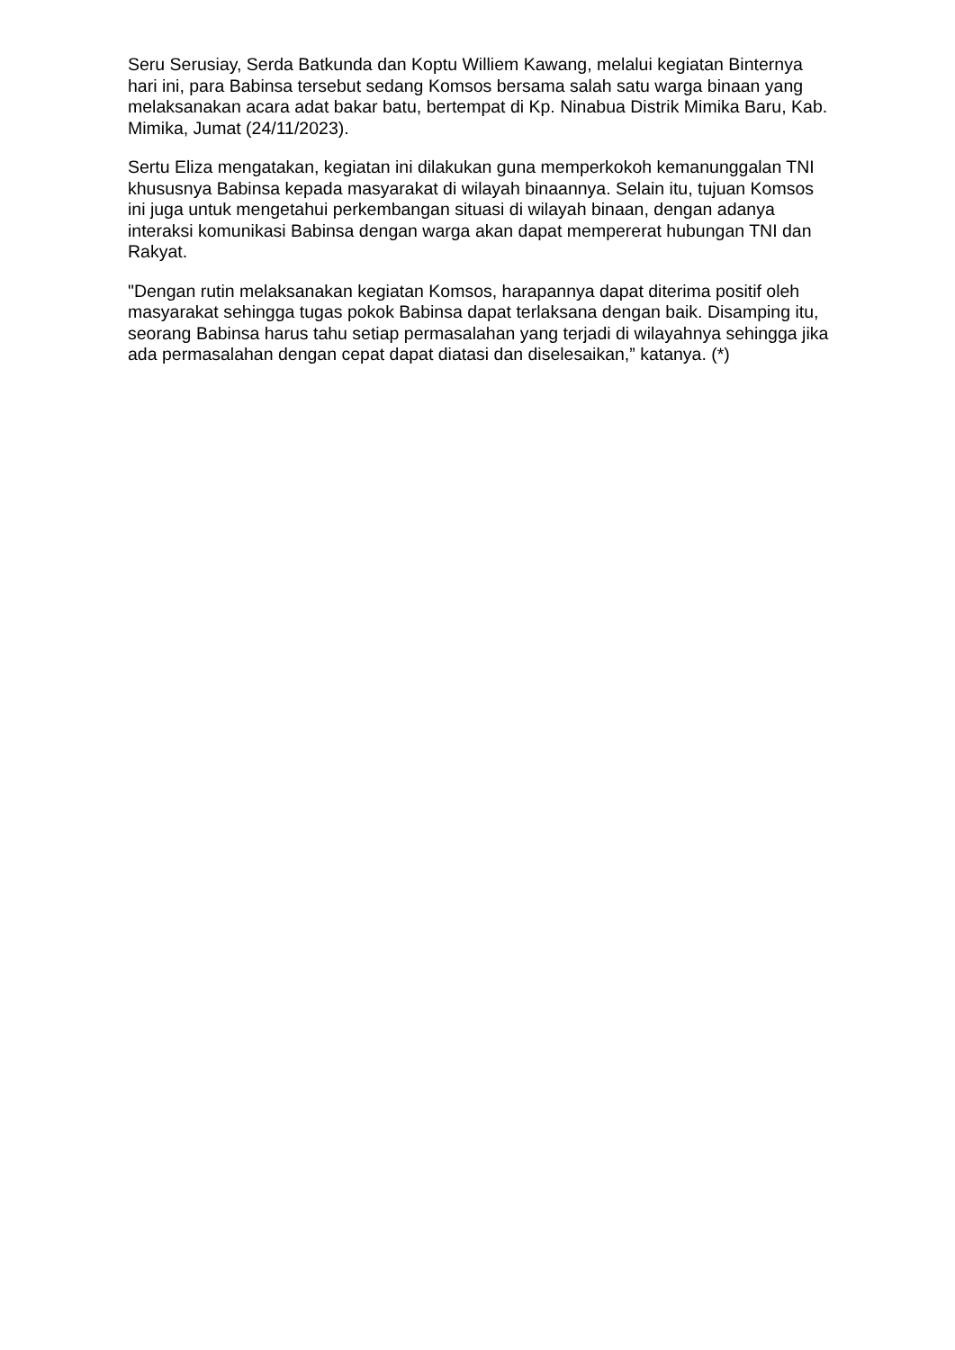Seru Serusiay, Serda Batkunda dan Koptu Williem Kawang, melalui kegiatan Binternya hari ini, para Babinsa tersebut sedang Komsos bersama salah satu warga binaan yang melaksanakan acara adat bakar batu, bertempat di Kp. Ninabua Distrik Mimika Baru, Kab. Mimika, Jumat (24/11/2023).
Sertu Eliza mengatakan, kegiatan ini dilakukan guna memperkokoh kemanunggalan TNI khususnya Babinsa kepada masyarakat di wilayah binaannya. Selain itu, tujuan Komsos ini juga untuk mengetahui perkembangan situasi di wilayah binaan, dengan adanya interaksi komunikasi Babinsa dengan warga akan dapat mempererat hubungan TNI dan Rakyat.
"Dengan rutin melaksanakan kegiatan Komsos, harapannya dapat diterima positif oleh masyarakat sehingga tugas pokok Babinsa dapat terlaksana dengan baik. Disamping itu, seorang Babinsa harus tahu setiap permasalahan yang terjadi di wilayahnya sehingga jika ada permasalahan dengan cepat dapat diatasi dan diselesaikan,” katanya. (*)